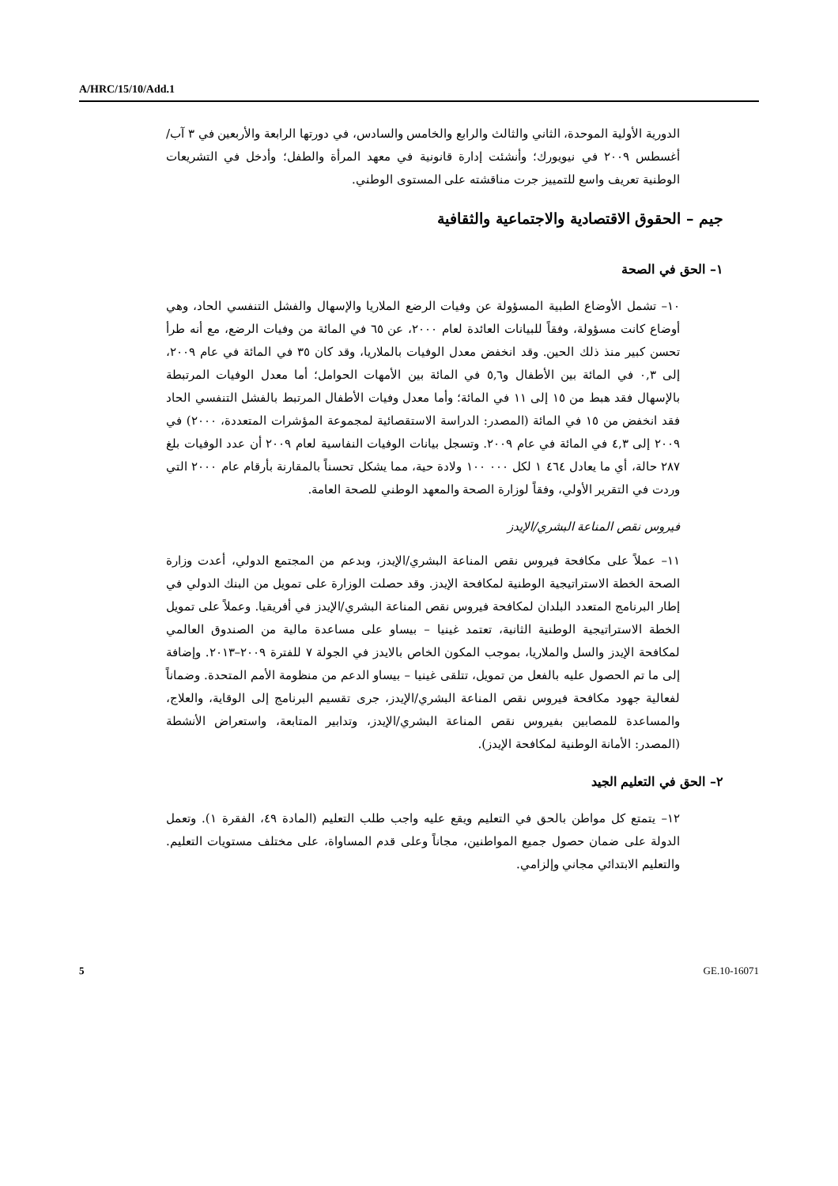A/HRC/15/10/Add.1
الدورية الأولية الموحدة، الثاني والثالث والرابع والخامس والسادس، في دورتها الرابعة والأربعين في ٣ آب/أغسطس ٢٠٠٩ في نيويورك؛ وأنشئت إدارة قانونية في معهد المرأة والطفل؛ وأدخل في التشريعات الوطنية تعريف واسع للتمييز جرت مناقشته على المستوى الوطني.
جيم – الحقوق الاقتصادية والاجتماعية والثقافية
١– الحق في الصحة
١٠– تشمل الأوضاع الطبية المسؤولة عن وفيات الرضع الملاريا والإسهال والفشل التنفسي الحاد، وهي أوضاع كانت مسؤولة، وفقاً للبيانات العائدة لعام ٢٠٠٠، عن ٦٥ في المائة من وفيات الرضع، مع أنه طرأ تحسن كبير منذ ذلك الحين. وقد انخفض معدل الوفيات بالملاريا، وقد كان ٣٥ في المائة في عام ٢٠٠٩، إلى ٠,٣ في المائة بين الأطفال و٥,٦ في المائة بين الأمهات الحوامل؛ أما معدل الوفيات المرتبطة بالإسهال فقد هبط من ١٥ إلى ١١ في المائة؛ وأما معدل وفيات الأطفال المرتبط بالفشل التنفسي الحاد فقد انخفض من ١٥ في المائة (المصدر: الدراسة الاستقصائية لمجموعة المؤشرات المتعددة، ٢٠٠٠) في ٢٠٠٩ إلى ٤,٣ في المائة في عام ٢٠٠٩. وتسجل بيانات الوفيات النفاسية لعام ٢٠٠٩ أن عدد الوفيات بلغ ٢٨٧ حالة، أي ما يعادل ٤٦٤ ١ لكل ٠٠٠ ١٠٠ ولادة حية، مما يشكل تحسناً بالمقارنة بأرقام عام ٢٠٠٠ التي وردت في التقرير الأولي، وفقاً لوزارة الصحة والمعهد الوطني للصحة العامة.
فيروس نقص المناعة البشري/الإيدز
١١– عملاً على مكافحة فيروس نقص المناعة البشري/الإيدز، وبدعم من المجتمع الدولي، أعدت وزارة الصحة الخطة الاستراتيجية الوطنية لمكافحة الإيدز. وقد حصلت الوزارة على تمويل من البنك الدولي في إطار البرنامج المتعدد البلدان لمكافحة فيروس نقص المناعة البشري/الإيدز في أفريقيا. وعملاً على تمويل الخطة الاستراتيجية الوطنية الثانية، تعتمد غينيا – بيساو على مساعدة مالية من الصندوق العالمي لمكافحة الإيدز والسل والملاريا، بموجب المكون الخاص بالايدز في الجولة ٧ للفترة ٢٠٠٩–٢٠١٣. وإضافة إلى ما تم الحصول عليه بالفعل من تمويل، تتلقى غينيا – بيساو الدعم من منظومة الأمم المتحدة. وضماناً لفعالية جهود مكافحة فيروس نقص المناعة البشري/الإيدز، جرى تقسيم البرنامج إلى الوقاية، والعلاج، والمساعدة للمصابين بفيروس نقص المناعة البشري/الإيدز، وتدابير المتابعة، واستعراض الأنشطة (المصدر: الأمانة الوطنية لمكافحة الإيدز).
٢– الحق في التعليم الجيد
١٢– يتمتع كل مواطن بالحق في التعليم ويقع عليه واجب طلب التعليم (المادة ٤٩، الفقرة ١). وتعمل الدولة على ضمان حصول جميع المواطنين، مجاناً وعلى قدم المساواة، على مختلف مستويات التعليم. والتعليم الابتدائي مجاني وإلزامي.
5 GE.10-16071